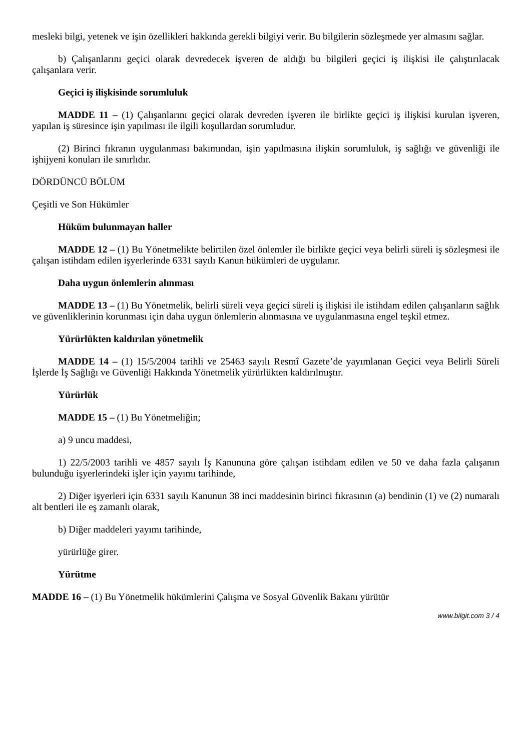mesleki bilgi, yetenek ve işin özellikleri hakkında gerekli bilgiyi verir. Bu bilgilerin sözleşmede yer almasını sağlar.
b) Çalışanlarını geçici olarak devredecek işveren de aldığı bu bilgileri geçici iş ilişkisi ile çalıştırılacak çalışanlara verir.
Geçici iş ilişkisinde sorumluluk
MADDE 11 – (1) Çalışanlarını geçici olarak devreden işveren ile birlikte geçici iş ilişkisi kurulan işveren, yapılan iş süresince işin yapılması ile ilgili koşullardan sorumludur.
(2) Birinci fıkranın uygulanması bakımından, işin yapılmasına ilişkin sorumluluk, iş sağlığı ve güvenliği ile işhijyeni konuları ile sınırlıdır.
DÖRDÜNCÜ BÖLÜM
Çeşitli ve Son Hükümler
Hüküm bulunmayan haller
MADDE 12 – (1) Bu Yönetmelikte belirtilen özel önlemler ile birlikte geçici veya belirli süreli iş sözleşmesi ile çalışan istihdam edilen işyerlerinde 6331 sayılı Kanun hükümleri de uygulanır.
Daha uygun önlemlerin alınması
MADDE 13 – (1) Bu Yönetmelik, belirli süreli veya geçici süreli iş ilişkisi ile istihdam edilen çalışanların sağlık ve güvenliklerinin korunması için daha uygun önlemlerin alınmasına ve uygulanmasına engel teşkil etmez.
Yürürlükten kaldırılan yönetmelik
MADDE 14 – (1) 15/5/2004 tarihli ve 25463 sayılı Resmî Gazete’de yayımlanan Geçici veya Belirli Süreli İşlerde İş Sağlığı ve Güvenliği Hakkında Yönetmelik yürürlükten kaldırılmıştır.
Yürürlük
MADDE 15 – (1) Bu Yönetmeliğin;
a) 9 uncu maddesi,
1) 22/5/2003 tarihli ve 4857 sayılı İş Kanununa göre çalışan istihdam edilen ve 50 ve daha fazla çalışanın bulunduğu işyerlerindeki işler için yayımı tarihinde,
2) Diğer işyerleri için 6331 sayılı Kanunun 38 inci maddesinin birinci fıkrasının (a) bendinin (1) ve (2) numaralı alt bentleri ile eş zamanlı olarak,
b) Diğer maddeleri yayımı tarihinde,
yürürlüğe girer.
Yürütme
MADDE 16 – (1) Bu Yönetmelik hükümlerini Çalışma ve Sosyal Güvenlik Bakanı yürütür
www.bilgit.com 3 / 4